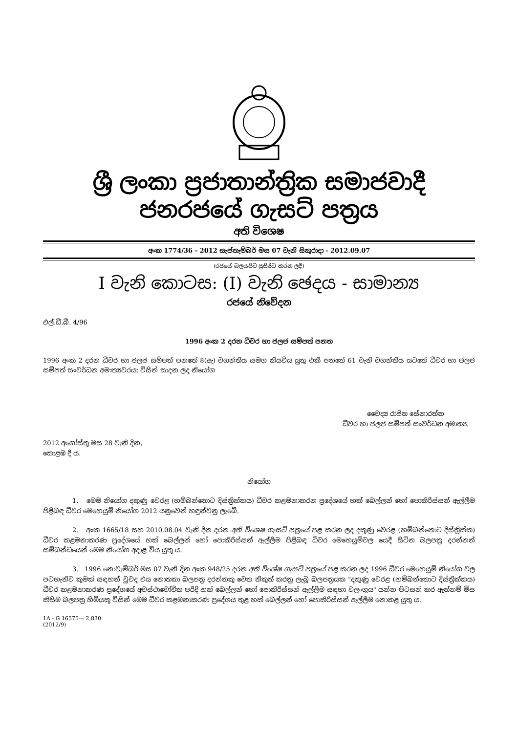ශ්‍රී ලංකා ප්‍රජාතාන්ත්‍රික සමාජවාදී ජනරජයේ ගැසට් පත්‍රය
අති විශෙෂ
අංක 1774/36 - 2012 සැප්තැම්බර් මස 07 වැනි සිකුරාදා - 2012.09.07
(රජයේ බලයපිට ප්‍රසිද්ධ කරන ලදී)
I වැනි කොටස: (I) වැනි ඡෙදය - සාමාන්‍ය
රජයේ නිවේදන
එල්.ඩී.බී. 4/96
1996 අංක 2 දරන ධීවර හා ජලජ සම්පත් පනත
1996 අංක 2 දරන ධීවර හා ජලජ සම්පත් පනතේ 8(ඇ) වගන්තිය සමග කියවිය යුතු එකී පනතේ 61 වැනි වගන්තිය යටතේ ධීවර හා ජලජ සම්පත් සංවර්ධන අමාත්‍යවරයා විසින් සාදන ලද නියෝග
වෛද්‍ය රාජිත සේනාරත්න
ධීවර හා ජලජ සම්පත් සංවර්ධන අමාත්‍ය.
2012 අගෝස්තු මස 28 වැනි දින,
කොළඹ දී ය.
නියෝග
1. මෙම නියෝග දකුණු වෙරළ (හම්බන්තොට දිස්ත්‍රික්කය) ධීවර කළමනාකරන ප්‍රදේශයේ හක් බෙල්ලන් හෝ පොකිරිස්සන් ඇල්ලීම පිළිබඳ ධීවර මෙහෙයුම් නියෝග 2012 යනුවෙන් හඳුන්වනු ලැබේ.
2. අංක 1665/18 සහ 2010.08.04 වැනි දින දරන අති විශෙෂ ගැසට් පත්‍රයේ පළ කරන ලද දකුණු වෙරළ (හම්බන්තොට දිස්ත්‍රික්ක) ධීවර කළමනාකරණ ප්‍රදේශයේ හක් බෙල්ලන් හෝ පොකිරිස්සන් ඇල්ලීම පිළිබඳ ධීවර මෙහෙයුම්වල යෙදී සිටින බලපත්‍ර දරන්නන් සම්බන්ධයෙන් මෙම නියෝග අදාළ විය යුතු ය.
3. 1996 නොවැම්බර් මස 07 වැනි දින අංක 948/25 දරන අති විශේෂ ගැසට් පත්‍රයේ පළ කරන ලද 1996 ධීවර මෙහෙයුම් නියෝග වල පටහැනිව කුමක් සඳහන් වුවද එය නොතකා බලපත්‍ර දරන්නකු වෙත නිකුත් කරනු ලැබූ බලපත්‍රයක "දකුණු වෙරළ (හම්බන්තොට දිස්ත්‍රික්කය) ධීවර කළමනාකරණ ප්‍රදේශයේ අවස්ථාවෝචිත පරිදි හක් බෙල්ලන් හෝ පොකිරිස්සන් ඇල්ලීම සඳහා වලංගුය" යන්න පිටසන් කර ඇත්නම් මිස කිසිම බලපත්‍ර හිමියකු විසින් මෙම ධීවර කළමනාකරණ ප්‍රදේශය තුළ හක් බෙල්ලන් හෝ පොකිරිස්සන් ඇල්ලීම නොකළ යුතු ය.
1A - G 16575— 2,830 (2012/9)